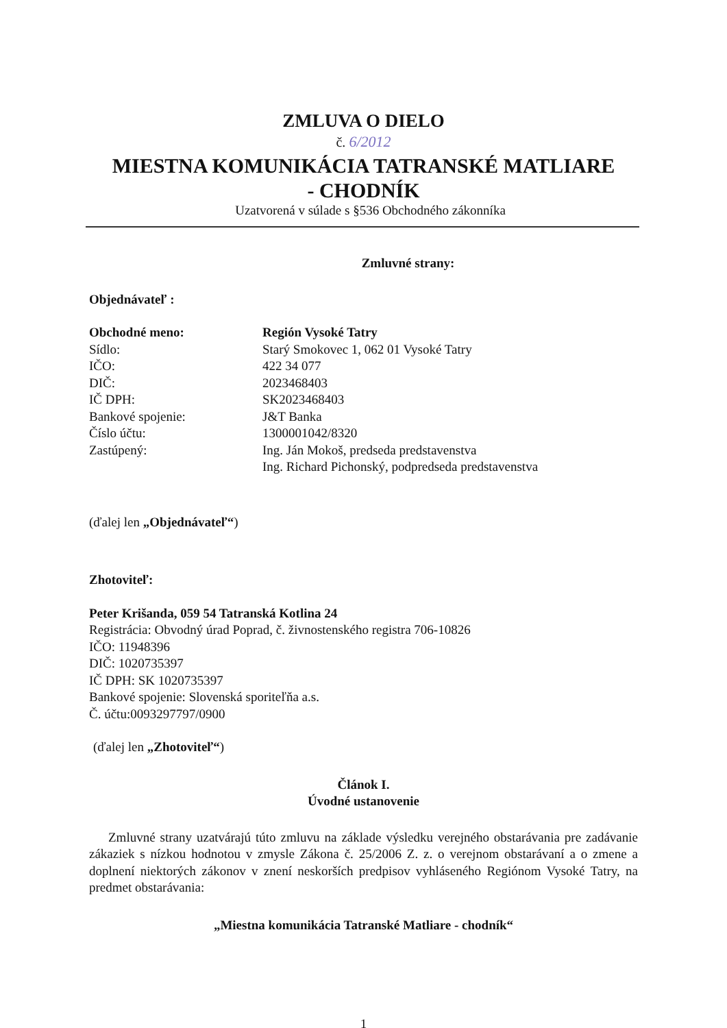ZMLUVA O DIELO
č. 6/2012
MIESTNA KOMUNIKÁCIA TATRANSKÉ MATLIARE
- CHODNÍK
Uzatvorená v súlade s §536 Obchodného zákonníka
Zmluvné strany:
Objednávateľ :
Obchodné meno: Región Vysoké Tatry
Sídlo: Starý Smokovec 1, 062 01 Vysoké Tatry
IČO: 422 34 077
DIČ: 2023468403
IČ DPH: SK2023468403
Bankové spojenie: J&T Banka
Číslo účtu: 1300001042/8320
Zastúpený: Ing. Ján Mokoš, predseda predstavenstva
Ing. Richard Pichonský, podpredseda predstavenstva
(ďalej len „Objednávateľ“)
Zhotoviteľ:
Peter Krišanda, 059 54 Tatranská Kotlina 24
Registrácia: Obvodný úrad Poprad, č. živnostenského registra 706-10826
IČO: 11948396
DIČ: 1020735397
IČ DPH: SK 1020735397
Bankové spojenie: Slovenská sporiteľňa a.s.
Č. účtu:0093297797/0900
(ďalej len „Zhotoviteľ“)
Článok I.
Úvodné ustanovenie
Zmluvné strany uzatvárajú túto zmluvu na základe výsledku verejného obstarávania pre zadávanie zákaziek s nízkou hodnotou v zmysle Zákona č. 25/2006 Z. z. o verejnom obstarávaní a o zmene a doplnení niektorých zákonov v znení neskorších predpisov vyhláseného Regiónom Vysoké Tatry, na predmet obstarávania:
„Miestna komunikácia Tatranské Matliare - chodník“
1